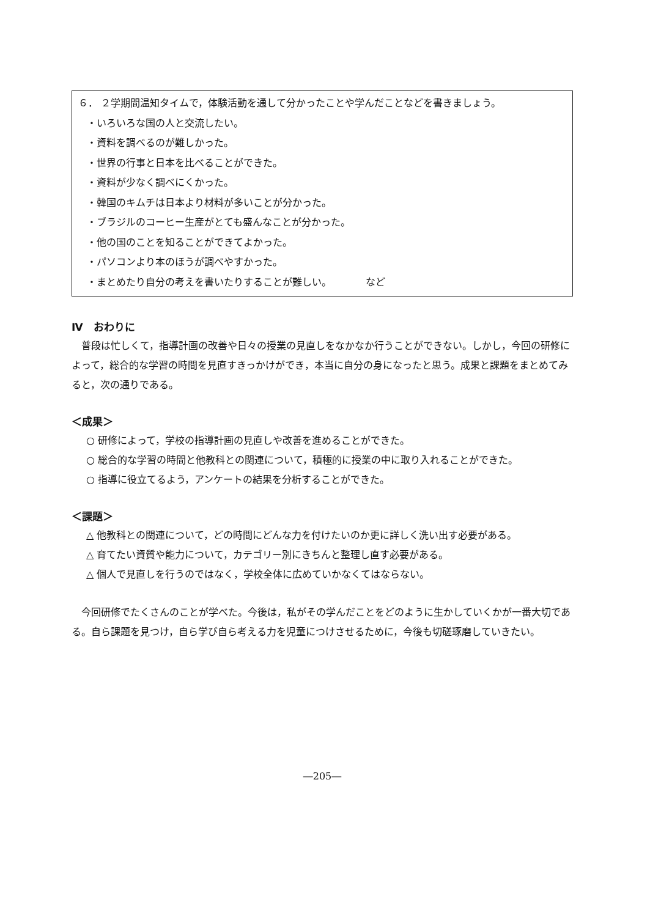６． ２学期間温知タイムで，体験活動を通して分かったことや学んだことなどを書きましょう。
・いろいろな国の人と交流したい。
・資料を調べるのが難しかった。
・世界の行事と日本を比べることができた。
・資料が少なく調べにくかった。
・韓国のキムチは日本より材料が多いことが分かった。
・ブラジルのコーヒー生産がとても盛んなことが分かった。
・他の国のことを知ることができてよかった。
・パソコンより本のほうが調べやすかった。
・まとめたり自分の考えを書いたりすることが難しい。　　　　など
Ⅳ　おわりに
普段は忙しくて，指導計画の改善や日々の授業の見直しをなかなか行うことができない。しかし，今回の研修によって，総合的な学習の時間を見直すきっかけができ，本当に自分の身になったと思う。成果と課題をまとめてみると，次の通りである。
＜成果＞
○ 研修によって，学校の指導計画の見直しや改善を進めることができた。
○ 総合的な学習の時間と他教科との関連について，積極的に授業の中に取り入れることができた。
○ 指導に役立てるよう，アンケートの結果を分析することができた。
＜課題＞
△ 他教科との関連について，どの時間にどんな力を付けたいのか更に詳しく洗い出す必要がある。
△ 育てたい資質や能力について，カテゴリー別にきちんと整理し直す必要がある。
△ 個人で見直しを行うのではなく，学校全体に広めていかなくてはならない。
今回研修でたくさんのことが学べた。今後は，私がその学んだことをどのように生かしていくかが一番大切である。自ら課題を見つけ，自ら学び自ら考える力を児童につけさせるために，今後も切磋琢磨していきたい。
―205―